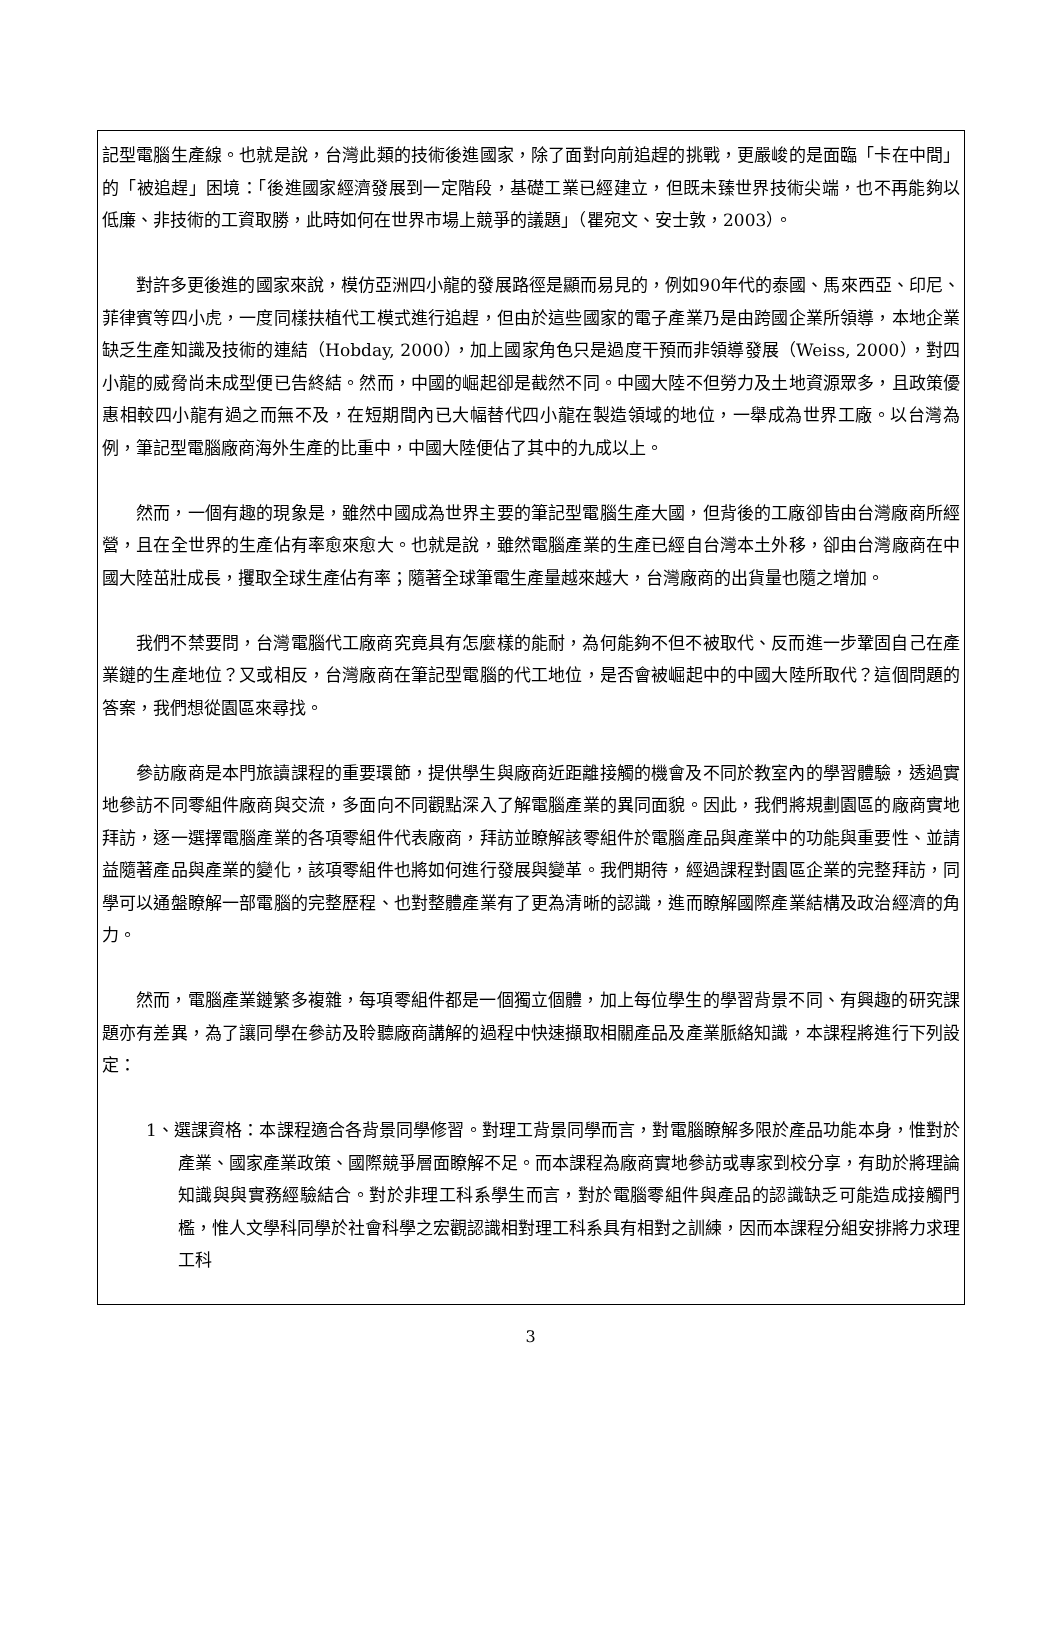記型電腦生產線。也就是說，台灣此類的技術後進國家，除了面對向前追趕的挑戰，更嚴峻的是面臨「卡在中間」的「被追趕」困境：「後進國家經濟發展到一定階段，基礎工業已經建立，但既未臻世界技術尖端，也不再能夠以低廉、非技術的工資取勝，此時如何在世界市場上競爭的議題」（瞿宛文、安士敦，2003）。
對許多更後進的國家來說，模仿亞洲四小龍的發展路徑是顯而易見的，例如90年代的泰國、馬來西亞、印尼、菲律賓等四小虎，一度同樣扶植代工模式進行追趕，但由於這些國家的電子產業乃是由跨國企業所領導，本地企業缺乏生產知識及技術的連結（Hobday, 2000），加上國家角色只是過度干預而非領導發展（Weiss, 2000），對四小龍的威脅尚未成型便已告終結。然而，中國的崛起卻是截然不同。中國大陸不但勞力及土地資源眾多，且政策優惠相較四小龍有過之而無不及，在短期間內已大幅替代四小龍在製造領域的地位，一舉成為世界工廠。以台灣為例，筆記型電腦廠商海外生產的比重中，中國大陸便佔了其中的九成以上。
然而，一個有趣的現象是，雖然中國成為世界主要的筆記型電腦生產大國，但背後的工廠卻皆由台灣廠商所經營，且在全世界的生產佔有率愈來愈大。也就是說，雖然電腦產業的生產已經自台灣本土外移，卻由台灣廠商在中國大陸茁壯成長，攫取全球生產佔有率；隨著全球筆電生產量越來越大，台灣廠商的出貨量也隨之增加。
我們不禁要問，台灣電腦代工廠商究竟具有怎麼樣的能耐，為何能夠不但不被取代、反而進一步鞏固自己在產業鏈的生產地位？又或相反，台灣廠商在筆記型電腦的代工地位，是否會被崛起中的中國大陸所取代？這個問題的答案，我們想從園區來尋找。
參訪廠商是本門旅讀課程的重要環節，提供學生與廠商近距離接觸的機會及不同於教室內的學習體驗，透過實地參訪不同零組件廠商與交流，多面向不同觀點深入了解電腦產業的異同面貌。因此，我們將規劃園區的廠商實地拜訪，逐一選擇電腦產業的各項零組件代表廠商，拜訪並瞭解該零組件於電腦產品與產業中的功能與重要性、並請益隨著產品與產業的變化，該項零組件也將如何進行發展與變革。我們期待，經過課程對園區企業的完整拜訪，同學可以通盤瞭解一部電腦的完整歷程、也對整體產業有了更為清晰的認識，進而瞭解國際產業結構及政治經濟的角力。
然而，電腦產業鏈繁多複雜，每項零組件都是一個獨立個體，加上每位學生的學習背景不同、有興趣的研究課題亦有差異，為了讓同學在參訪及聆聽廠商講解的過程中快速擷取相關產品及產業脈絡知識，本課程將進行下列設定：
1、選課資格：本課程適合各背景同學修習。對理工背景同學而言，對電腦瞭解多限於產品功能本身，惟對於產業、國家產業政策、國際競爭層面瞭解不足。而本課程為廠商實地參訪或專家到校分享，有助於將理論知識與與實務經驗結合。對於非理工科系學生而言，對於電腦零組件與產品的認識缺乏可能造成接觸門檻，惟人文學科同學於社會科學之宏觀認識相對理工科系具有相對之訓練，因而本課程分組安排將力求理工科
3